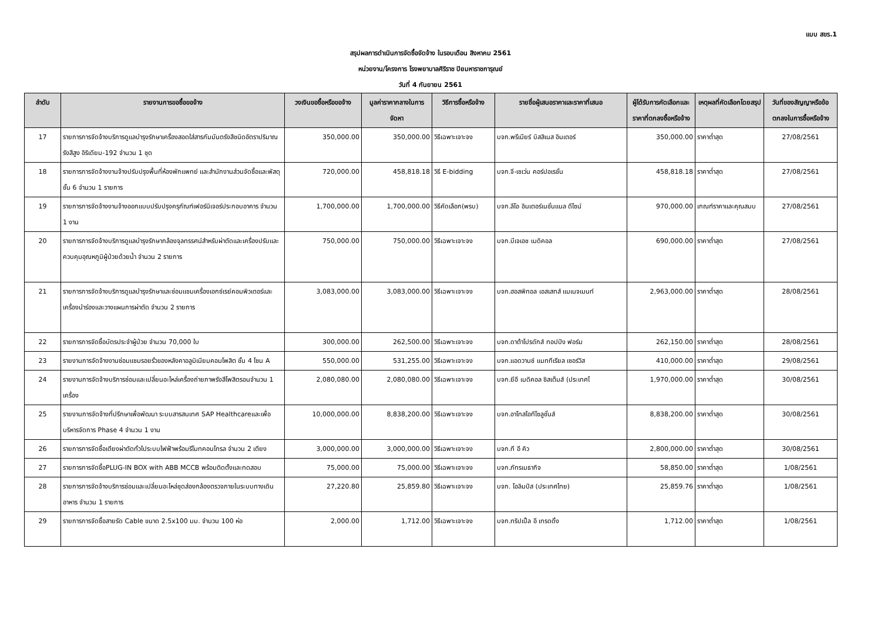แบบ สขร.1
สรุปผลการดำเนินการจัดซื้อจัดจ้าง ในรอบเดือน สิงหาคม 2561
หน่วยงาน/โครงการ โรงพยาบาลศิริราช ปิยมหาราชการุณย์
วันที่ 4 กันยายน 2561
| ลำดับ | รายงานการขอซื้อขอจ้าง | วงเงินขอซื้อหรือขอจ้าง | มูลค่าราคากลางในการจัดหา | วิธีการซื้อหรือจ้าง | รายชื่อผู้เสนอราคาและราคาที่เสนอ | ผู้ได้รับการคัดเลือกและราคาที่ตกลงซื้อหรือจ้าง | เหตุผลที่คัดเลือกโดยสรุป | วันที่ของสัญญาหรือข้อตกลงในการซื้อหรือจ้าง |
| --- | --- | --- | --- | --- | --- | --- | --- | --- |
| 17 | รายการการจัดจ้างบริการดูแลบำรุงรักษาเครื่องสอดใส่สารกัมมันตรังสีชนิดอัตราปริมาณรังสีสูง อิริเดียม-192 จำนวน 1 ชุด | 350,000.00 | 350,000.00 | วิธีเฉพาะเจาะจง | บจก.พรีเมียร์ บิสสิเนส อินเตอร์ | 350,000.00 | ราคาต่ำสุด | 27/08/2561 |
| 18 | รายการการจัดจ้างงานจ้างปรับปรุงพื้นที่ห้องพักแพทย์ และสำนักงานส่วนจัดซื้อและพัสดุ ชั้น 6 จำนวน 1 รายการ | 720,000.00 | 458,818.18 | วิธี E-bidding | บจก.จี-เซเว่น คอร์ปอเรชั่น | 458,818.18 | ราคาต่ำสุด | 27/08/2561 |
| 19 | รายการการจัดจ้างงานจ้างออกแบบปรับปรุงครุภัณฑ์เฟอร์นิเจอร์ประกอบอาคาร จำนวน 1 งาน | 1,700,000.00 | 1,700,000.00 | วิธีคัดเลือก(พรบ) | บจก.ลีโอ อินเตอร์เนชั่นแนล ดีไซน์ | 970,000.00 | เกณฑ์ราคาและคุณสมบ | 27/08/2561 |
| 20 | รายการการจัดจ้างบริการดูแลบำรุงรักษากล้องจุลทรรศน์สำหรับผ่าตัดและเครื่องปรับและควบคุมอุณหภูมิผู้ป่วยด้วยน้ำ จำนวน 2 รายการ | 750,000.00 | 750,000.00 | วิธีเฉพาะเจาะจง | บจก.บีเจเอช เมดิคอล | 690,000.00 | ราคาต่ำสุด | 27/08/2561 |
| 21 | รายการการจัดจ้างบริการดูแลบำรุงรักษาและซ่อมแซมเครื่องเอกซ์เรย์คอมพิวเตอร์และเครื่องนำร่องและวางแผนการผ่าตัด จำนวน 2 รายการ | 3,083,000.00 | 3,083,000.00 | วิธีเฉพาะเจาะจง | บจก.ฮอสพิทอล เอสเสทส์ แมเนจเมนท์ | 2,963,000.00 | ราคาต่ำสุด | 28/08/2561 |
| 22 | รายการการจัดซื้อบัตรประจำผู้ป่วย จำนวน 70,000 ใบ | 300,000.00 | 262,500.00 | วิธีเฉพาะเจาะจง | บจก.ดาต้าโปรดักส์ ทอปปัง ฟอร์ม | 262,150.00 | ราคาต่ำสุด | 28/08/2561 |
| 23 | รายงานการจัดจ้างงานซ่อมแซมรอยรั่วของหลังคาอลูมิเนียมคอมโพสิต ชั้น 4 โซน A | 550,000.00 | 531,255.00 | วิธีเฉพาะเจาะจง | บจก.แอดวานซ์ แมททีเรียล เซอร์วิส | 410,000.00 | ราคาต่ำสุด | 29/08/2561 |
| 24 | รายงานการจัดจ้างบริการซ่อมและเปลี่ยนอะไหล่เครื่องถ่ายภาพรังสีโพสิตรอนจำนวน 1 เครื่อง | 2,080,080.00 | 2,080,080.00 | วิธีเฉพาะเจาะจง | บจก.ยีอี เมดิคอล ซิสเต็มส์ (ประเทศไ | 1,970,000.00 | ราคาต่ำสุด | 30/08/2561 |
| 25 | รายงานการจัดจ้างที่ปรึกษาเพื่อพัฒนา ระบบสารสนเทศ SAP Healthcareและเพื่อบริหารจัดการ Phase 4 จำนวน 1 งาน | 10,000,000.00 | 8,838,200.00 | วิธีเฉพาะเจาะจง | บจก.อาโทสไอทีโซลูชั่นส์ | 8,838,200.00 | ราคาต่ำสุด | 30/08/2561 |
| 26 | รายการการจัดซื้อเตียงผ่าตัดทั่วไประบบไฟฟ้าพร้อมรีโมทคอนโทรล จำนวน 2 เตียง | 3,000,000.00 | 3,000,000.00 | วิธีเฉพาะเจาะจง | บจก.ที อี คิว | 2,800,000.00 | ราคาต่ำสุด | 30/08/2561 |
| 27 | รายการการจัดซื้อPLUG-IN BOX with ABB MCCB พร้อมติดตั้งและทดสอบ | 75,000.00 | 75,000.00 | วิธีเฉพาะเจาะจง | บจก.ภัทรเมธากิจ | 58,850.00 | ราคาต่ำสุด | 1/08/2561 |
| 28 | รายการการจัดจ้างบริการซ่อมและเปลี่ยนอะไหล่ชุดส่องกล้องตรวจภายในระบบทางเดินอาหาร จำนวน 1 รายการ | 27,220.80 | 25,859.80 | วิธีเฉพาะเจาะจง | บจก. โอลิมปัส (ประเทศไทย) | 25,859.76 | ราคาต่ำสุด | 1/08/2561 |
| 29 | รายการการจัดซื้อสายรัด Cable ขนาด 2.5x100 มม. จำนวน 100 ห่อ | 2,000.00 | 1,712.00 | วิธีเฉพาะเจาะจง | บจก.ทริปเปิ้ล อี เทรดดิ้ง | 1,712.00 | ราคาต่ำสุด | 1/08/2561 |